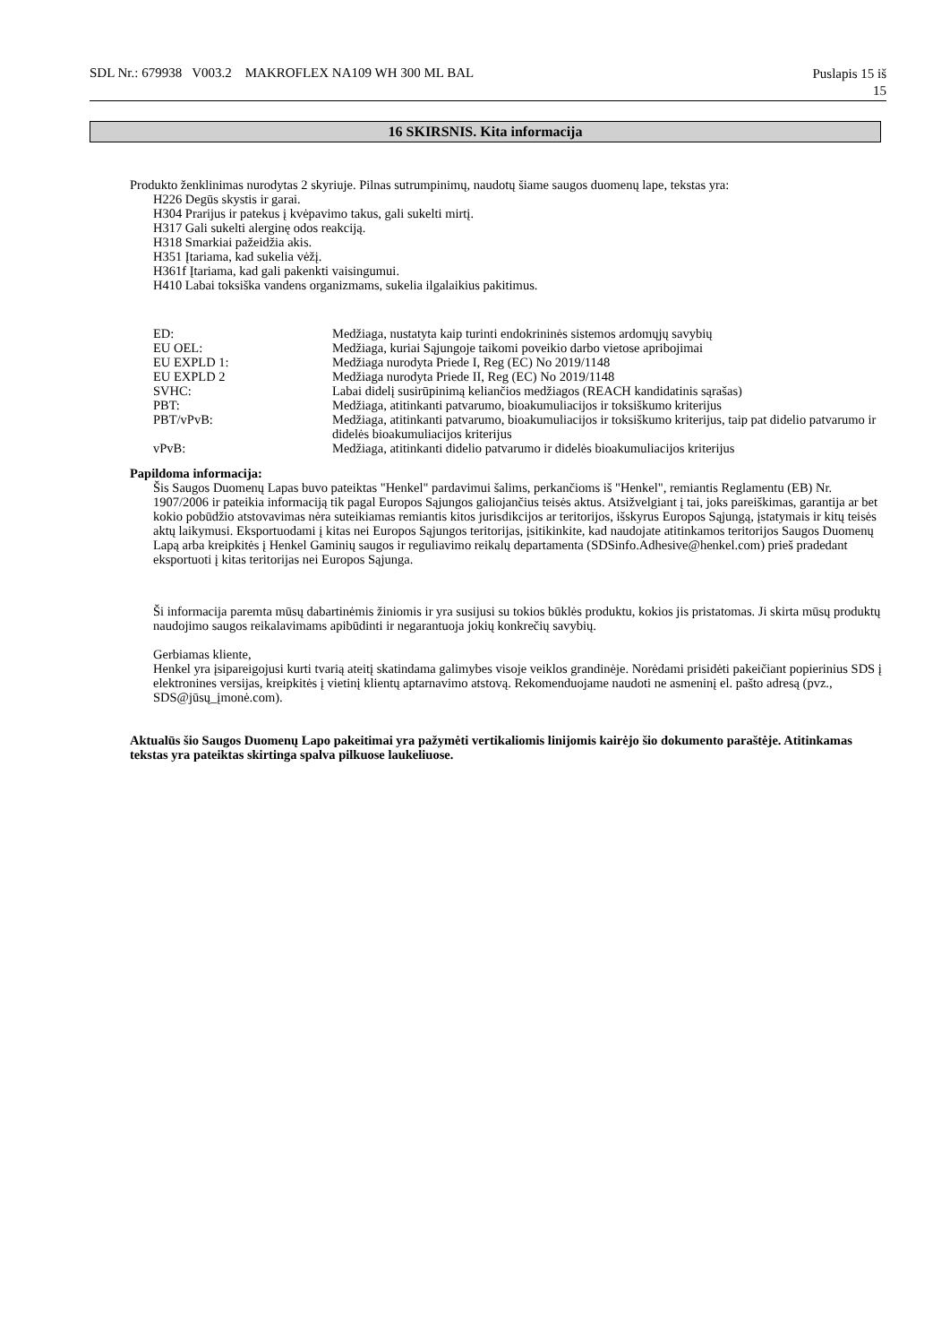SDL Nr.: 679938 V003.2 MAKROFLEX NA109 WH 300 ML BAL
Puslapis 15 iš
15
16 SKIRSNIS. Kita informacija
Produkto ženklinimas nurodytas 2 skyriuje. Pilnas sutrumpinimų, naudotų šiame saugos duomenų lape, tekstas yra:
H226 Degūs skystis ir garai.
H304 Prarijus ir patekus į kvėpavimo takus, gali sukelti mirtį.
H317 Gali sukelti alerginę odos reakciją.
H318 Smarkiai pažeidžia akis.
H351 Įtariama, kad sukelia vėžį.
H361f Įtariama, kad gali pakenkti vaisingumui.
H410 Labai toksiška vandens organizmams, sukelia ilgalaikius pakitimus.
| ED: | Medžiaga, nustatyta kaip turinti endokrininės sistemos ardomųjų savybių |
| EU OEL: | Medžiaga, kuriai Sąjungoje taikomi poveikio darbo vietose apribojimai |
| EU EXPLD 1: | Medžiaga nurodyta Priede I, Reg (EC) No 2019/1148 |
| EU EXPLD 2 | Medžiaga nurodyta Priede II, Reg (EC) No 2019/1148 |
| SVHC: | Labai didelį susirūpinimą keliančios medžiagos (REACH kandidatinis sąrašas) |
| PBT: | Medžiaga, atitinkanti patvarumo, bioakumuliacijos ir toksiškumo kriterijus |
| PBT/vPvB: | Medžiaga, atitinkanti patvarumo, bioakumuliacijos ir toksiškumo kriterijus, taip pat didelio patvarumo ir didelės bioakumuliacijos kriterijus |
| vPvB: | Medžiaga, atitinkanti didelio patvarumo ir didelės bioakumuliacijos kriterijus |
Papildoma informacija:
Šis Saugos Duomenų Lapas buvo pateiktas "Henkel" pardavimui šalims, perkančioms iš "Henkel", remiantis Reglamentu (EB) Nr. 1907/2006 ir pateikia informaciją tik pagal Europos Sąjungos galiojančius teisės aktus. Atsižvelgiant į tai, joks pareiškimas, garantija ar bet kokio pobūdžio atstovavimas nėra suteikiamas remiantis kitos jurisdikcijos ar teritorijos, išskyrus Europos Sąjungą, įstatymais ir kitų teisės aktų laikymusi. Eksportuodami į kitas nei Europos Sąjungos teritorijas, įsitikinkite, kad naudojate atitinkamos teritorijos Saugos Duomenų Lapą arba kreipkitės į Henkel Gaminių saugos ir reguliavimo reikalų departamenta (SDSinfo.Adhesive@henkel.com) prieš pradedant eksportuoti į kitas teritorijas nei Europos Sąjunga.
Ši informacija paremta mūsų dabartinėmis žiniomis ir yra susijusi su tokios būklės produktu, kokios jis pristatomas. Ji skirta mūsų produktų naudojimo saugos reikalavimams apibūdinti ir negarantuoja jokių konkrečių savybių.
Gerbiamas kliente,
Henkel yra įsipareigojusi kurti tvarią ateitį skatindama galimybes visoje veiklos grandinėje. Norėdami prisidėti pakeičiant popierinius SDS į elektronines versijas, kreipkitės į vietinį klientų aptarnavimo atstovą. Rekomenduojame naudoti ne asmeninį el. pašto adresą (pvz., SDS@jūsų_įmonė.com).
Aktualūs šio Saugos Duomenų Lapo pakeitimai yra pažymėti vertikaliomis linijomis kairėjo šio dokumento paraštėje. Atitinkamas tekstas yra pateiktas skirtinga spalva pilkuose laukeliuose.